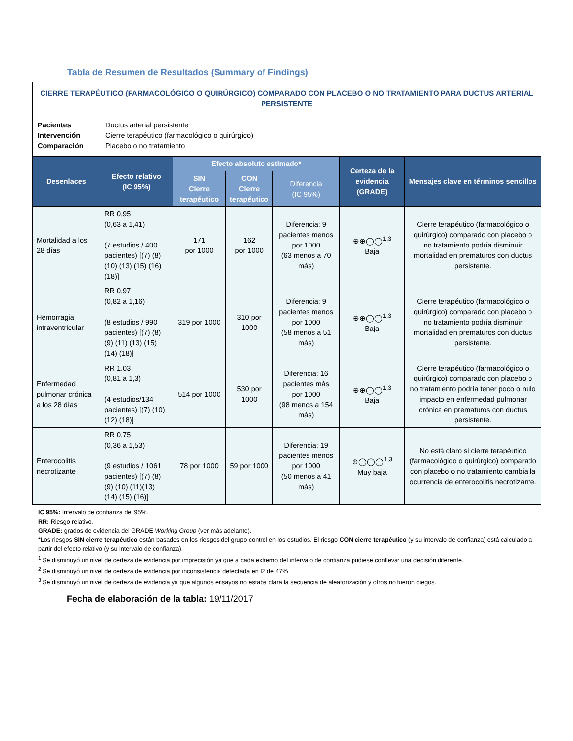Tabla de Resumen de Resultados (Summary of Findings)
| CIERRE TERAPÉUTICO (FARMACOLÓGICO O QUIRÚRGICO) COMPARADO CON PLACEBO O NO TRATAMIENTO PARA DUCTUS ARTERIAL PERSISTENTE | | | | | | |
| Pacientes Intervención Comparación | Ductus arterial persistente Cierre terapéutico (farmacológico o quirúrgico) Placebo o no tratamiento | | | | | |
| Desenlaces | Efecto relativo (IC 95%) | Efecto absoluto estimado* | | | Certeza de la evidencia (GRADE) | Mensajes clave en términos sencillos |
| | | SIN Cierre terapéutico | CON Cierre terapéutico | Diferencia (IC 95%) | | |
| Mortalidad a los 28 días | RR 0,95 (0,63 a 1,41) (7 estudios / 400 pacientes) [(7) (8) (10) (13) (15) (16) (18)] | 171 por 1000 | 162 por 1000 | Diferencia: 9 pacientes menos por 1000 (63 menos a 70 más) | ⊕⊕◯◯<sup>1,3</sup> Baja | Cierre terapéutico (farmacológico o quirúrgico) comparado con placebo o no tratamiento podría disminuir mortalidad en prematuros con ductus persistente. |
| Hemorragia intraventricular | RR 0,97 (0,82 a 1,16) (8 estudios / 990 pacientes) [(7) (8) (9) (11) (13) (15) (14) (18)] | 319 por 1000 | 310 por 1000 | Diferencia: 9 pacientes menos por 1000 (58 menos a 51 más) | ⊕⊕◯◯<sup>1,3</sup> Baja | Cierre terapéutico (farmacológico o quirúrgico) comparado con placebo o no tratamiento podría disminuir mortalidad en prematuros con ductus persistente. |
| Enfermedad pulmonar crónica a los 28 días | RR 1,03 (0,81 a 1,3) (4 estudios/134 pacientes) [(7) (10) (12) (18)] | 514 por 1000 | 530 por 1000 | Diferencia: 16 pacientes más por 1000 (98 menos a 154 más) | ⊕⊕◯◯<sup>1,3</sup> Baja | Cierre terapéutico (farmacológico o quirúrgico) comparado con placebo o no tratamiento podría tener poco o nulo impacto en enfermedad pulmonar crónica en prematuros con ductus persistente. |
| Enterocolitis necrotizante | RR 0,75 (0,36 a 1,53) (9 estudios / 1061 pacientes) [(7) (8) (9) (10) (11)(13) (14) (15) (16)] | 78 por 1000 | 59 por 1000 | Diferencia: 19 pacientes menos por 1000 (50 menos a 41 más) | ⊕◯◯◯<sup>1,3</sup> Muy baja | No está claro si cierre terapéutico (farmacológico o quirúrgico) comparado con placebo o no tratamiento cambia la ocurrencia de enterocolitis necrotizante. |
IC 95%: Intervalo de confianza del 95%.
RR: Riesgo relativo.
GRADE: grados de evidencia del GRADE Working Group (ver más adelante).
*Los riesgos SIN cierre terapéutico están basados en los riesgos del grupo control en los estudios. El riesgo CON cierre terapéutico (y su intervalo de confianza) está calculado a partir del efecto relativo (y su intervalo de confianza).
<sup>1</sup> Se disminuyó un nivel de certeza de evidencia por imprecisión ya que a cada extremo del intervalo de confianza pudiese conllevar una decisión diferente.
<sup>2</sup> Se disminuyó un nivel de certeza de evidencia por inconsistencia detectada en I2 de 47%
<sup>3</sup> Se disminuyó un nivel de certeza de evidencia ya que algunos ensayos no estaba clara la secuencia de aleatorización y otros no fueron ciegos.
Fecha de elaboración de la tabla: 19/11/2017